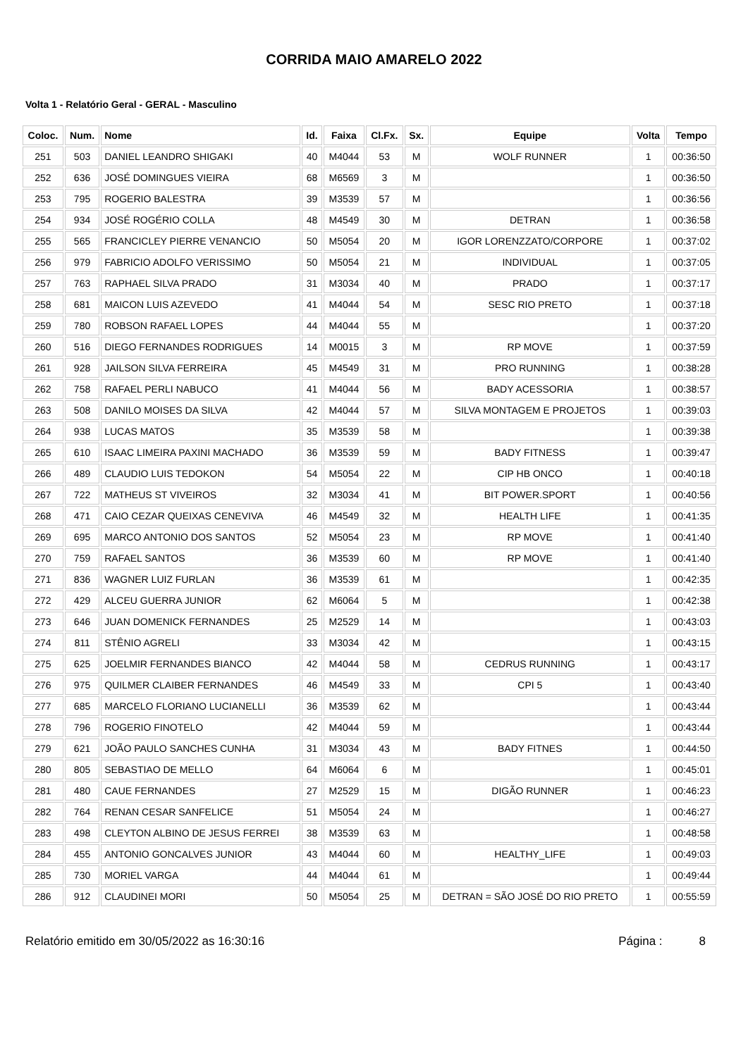CORRIDA MAIO AMARELO 2022
Volta 1 - Relatório Geral - GERAL - Masculino
| Coloc. | Num. | Nome | Id. | Faixa | Cl.Fx. | Sx. | Equipe | Volta | Tempo |
| --- | --- | --- | --- | --- | --- | --- | --- | --- | --- |
| 251 | 503 | DANIEL LEANDRO SHIGAKI | 40 | M4044 | 53 | M | WOLF RUNNER | 1 | 00:36:50 |
| 252 | 636 | JOSÉ DOMINGUES VIEIRA | 68 | M6569 | 3 | M | | 1 | 00:36:50 |
| 253 | 795 | ROGERIO BALESTRA | 39 | M3539 | 57 | M | | 1 | 00:36:56 |
| 254 | 934 | JOSÉ ROGÉRIO COLLA | 48 | M4549 | 30 | M | DETRAN | 1 | 00:36:58 |
| 255 | 565 | FRANCICLEY PIERRE VENANCIO | 50 | M5054 | 20 | M | IGOR LORENZZATO/CORPORE | 1 | 00:37:02 |
| 256 | 979 | FABRICIO ADOLFO VERISSIMO | 50 | M5054 | 21 | M | INDIVIDUAL | 1 | 00:37:05 |
| 257 | 763 | RAPHAEL SILVA PRADO | 31 | M3034 | 40 | M | PRADO | 1 | 00:37:17 |
| 258 | 681 | MAICON LUIS AZEVEDO | 41 | M4044 | 54 | M | SESC RIO PRETO | 1 | 00:37:18 |
| 259 | 780 | ROBSON RAFAEL LOPES | 44 | M4044 | 55 | M | | 1 | 00:37:20 |
| 260 | 516 | DIEGO FERNANDES RODRIGUES | 14 | M0015 | 3 | M | RP MOVE | 1 | 00:37:59 |
| 261 | 928 | JAILSON SILVA FERREIRA | 45 | M4549 | 31 | M | PRO RUNNING | 1 | 00:38:28 |
| 262 | 758 | RAFAEL PERLI NABUCO | 41 | M4044 | 56 | M | BADY ACESSORIA | 1 | 00:38:57 |
| 263 | 508 | DANILO MOISES DA SILVA | 42 | M4044 | 57 | M | SILVA MONTAGEM E PROJETOS | 1 | 00:39:03 |
| 264 | 938 | LUCAS MATOS | 35 | M3539 | 58 | M | | 1 | 00:39:38 |
| 265 | 610 | ISAAC LIMEIRA PAXINI MACHADO | 36 | M3539 | 59 | M | BADY FITNESS | 1 | 00:39:47 |
| 266 | 489 | CLAUDIO LUIS TEDOKON | 54 | M5054 | 22 | M | CIP HB ONCO | 1 | 00:40:18 |
| 267 | 722 | MATHEUS ST VIVEIROS | 32 | M3034 | 41 | M | BIT POWER.SPORT | 1 | 00:40:56 |
| 268 | 471 | CAIO CEZAR QUEIXAS CENEVIVA | 46 | M4549 | 32 | M | HEALTH LIFE | 1 | 00:41:35 |
| 269 | 695 | MARCO ANTONIO DOS SANTOS | 52 | M5054 | 23 | M | RP MOVE | 1 | 00:41:40 |
| 270 | 759 | RAFAEL SANTOS | 36 | M3539 | 60 | M | RP MOVE | 1 | 00:41:40 |
| 271 | 836 | WAGNER LUIZ FURLAN | 36 | M3539 | 61 | M | | 1 | 00:42:35 |
| 272 | 429 | ALCEU GUERRA JUNIOR | 62 | M6064 | 5 | M | | 1 | 00:42:38 |
| 273 | 646 | JUAN DOMENICK FERNANDES | 25 | M2529 | 14 | M | | 1 | 00:43:03 |
| 274 | 811 | STÊNIO AGRELI | 33 | M3034 | 42 | M | | 1 | 00:43:15 |
| 275 | 625 | JOELMIR FERNANDES BIANCO | 42 | M4044 | 58 | M | CEDRUS RUNNING | 1 | 00:43:17 |
| 276 | 975 | QUILMER CLAIBER FERNANDES | 46 | M4549 | 33 | M | CPI 5 | 1 | 00:43:40 |
| 277 | 685 | MARCELO FLORIANO LUCIANELLI | 36 | M3539 | 62 | M | | 1 | 00:43:44 |
| 278 | 796 | ROGERIO FINOTELO | 42 | M4044 | 59 | M | | 1 | 00:43:44 |
| 279 | 621 | JOÃO PAULO SANCHES CUNHA | 31 | M3034 | 43 | M | BADY FITNES | 1 | 00:44:50 |
| 280 | 805 | SEBASTIAO DE MELLO | 64 | M6064 | 6 | M | | 1 | 00:45:01 |
| 281 | 480 | CAUE FERNANDES | 27 | M2529 | 15 | M | DIGÃO RUNNER | 1 | 00:46:23 |
| 282 | 764 | RENAN CESAR SANFELICE | 51 | M5054 | 24 | M | | 1 | 00:46:27 |
| 283 | 498 | CLEYTON ALBINO DE JESUS FERREI | 38 | M3539 | 63 | M | | 1 | 00:48:58 |
| 284 | 455 | ANTONIO GONCALVES JUNIOR | 43 | M4044 | 60 | M | HEALTHY_LIFE | 1 | 00:49:03 |
| 285 | 730 | MORIEL VARGA | 44 | M4044 | 61 | M | | 1 | 00:49:44 |
| 286 | 912 | CLAUDINEI MORI | 50 | M5054 | 25 | M | DETRAN = SÃO JOSÉ DO RIO PRETO | 1 | 00:55:59 |
Relatório emitido em 30/05/2022 as 16:30:16 Página : 8